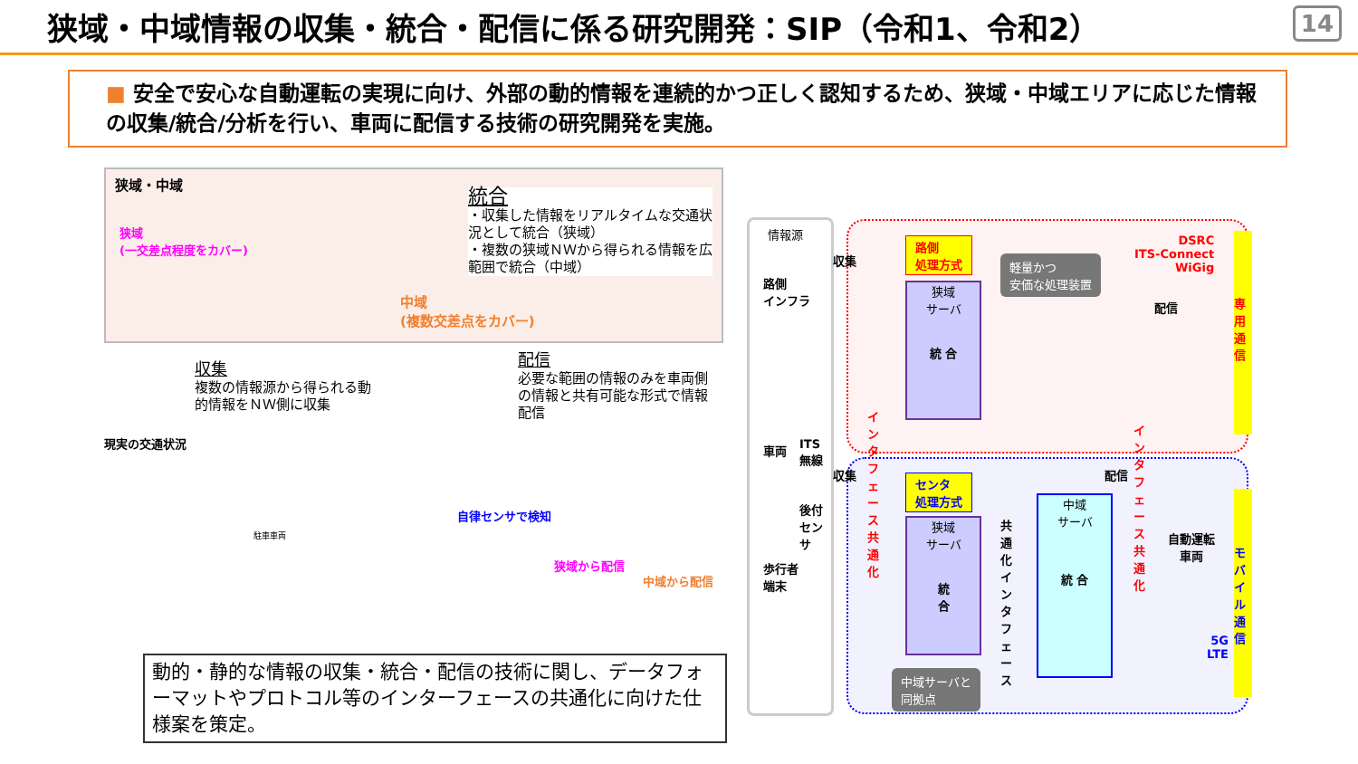狭域・中域情報の収集・統合・配信に係る研究開発：SIP（令和1、令和2）
14
■ 安全で安心な自動運転の実現に向け、外部の動的情報を連続的かつ正しく認知するため、狭域・中域エリアに応じた情報の収集/統合/分析を行い、車両に配信する技術の研究開発を実施。
狭域・中域
狭域
(一交差点程度をカバー)
中域
(複数交差点をカバー)
統合
・収集した情報をリアルタイムな交通状況として統合（狭域）
・複数の狭域ＮＷから得られる情報を広範囲で統合（中域）
収集
複数の情報源から得られる動的情報をＮＷ側に収集
配信
必要な範囲の情報のみを車両側の情報と共有可能な形式で情報配信
現実の交通状況
駐車車両
自律センサで検知
狭域から配信
中域から配信
情報源
路側
インフラ
車両
ITS
無線
後付
センサ
歩行者
端末
収集
収集
路側
処理方式
センタ
処理方式
狭域
サーバ
統 合
狭域
サーバ
統
合
中域
サーバ
統 合
軽量かつ
安価な処理装置
中域サーバと
同拠点
インタフェース共通化
共通化インタフェース
インタフェース共通化
配信
配信
DSRC
ITS-Connect
WiGig
自動運転
車両
5G
LTE
専用通信
モバイル通信
動的・静的な情報の収集・統合・配信の技術に関し、データフォーマットやプロトコル等のインターフェースの共通化に向けた仕様案を策定。